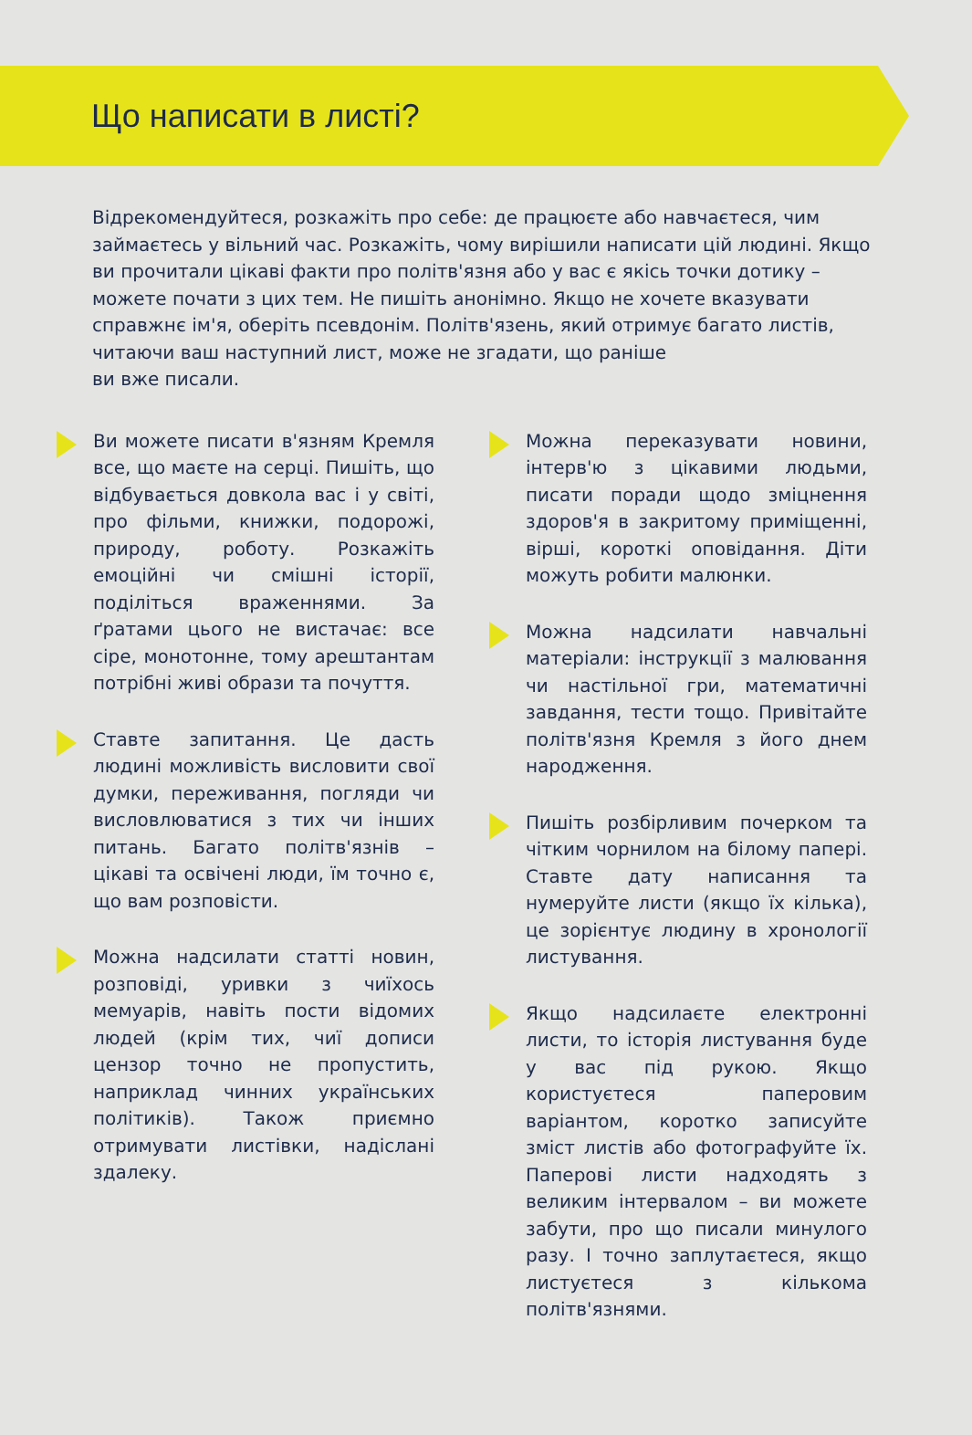Що написати в листі?
Відрекомендуйтеся, розкажіть про себе: де працюєте або навчаєтеся, чим займаєтесь у вільний час. Розкажіть, чому вирішили написати цій людині. Якщо ви прочитали цікаві факти про політв'язня або у вас є якісь точки дотику – можете почати з цих тем. Не пишіть анонімно. Якщо не хочете вказувати справжнє ім'я, оберіть псевдонім. Політв'язень, який отримує багато листів, читаючи ваш наступний лист, може не згадати, що раніше
ви вже писали.
Ви можете писати в'язням Кремля все, що маєте на серці. Пишіть, що відбувається довкола вас і у світі, про фільми, книжки, подорожі, природу, роботу. Розкажіть емоційні чи смішні історії, поділіться враженнями. За ґратами цього не вистачає: все сіре, монотонне, тому арештантам потрібні живі образи та почуття.
Ставте запитання. Це дасть людині можливість висловити свої думки, переживання, погляди чи висловлюватися з тих чи інших питань. Багато політв'язнів – цікаві та освічені люди, їм точно є, що вам розповісти.
Можна надсилати статті новин, розповіді, уривки з чиїхось мемуарів, навіть пости відомих людей (крім тих, чиї дописи цензор точно не пропустить, наприклад чинних українських політиків). Також приємно отримувати листівки, надіслані здалеку.
Можна переказувати новини, інтерв'ю з цікавими людьми, писати поради щодо зміцнення здоров'я в закритому приміщенні, вірші, короткі оповідання. Діти можуть робити малюнки.
Можна надсилати навчальні матеріали: інструкції з малювання чи настільної гри, математичні завдання, тести тощо. Привітайте політв'язня Кремля з його днем народження.
Пишіть розбірливим почерком та чітким чорнилом на білому папері. Ставте дату написання та нумеруйте листи (якщо їх кілька), це зорієнтує людину в хронології листування.
Якщо надсилаєте електронні листи, то історія листування буде у вас під рукою. Якщо користуєтеся паперовим варіантом, коротко записуйте зміст листів або фотографуйте їх. Паперові листи надходять з великим інтервалом – ви можете забути, про що писали минулого разу. І точно заплутаєтеся, якщо листуєтеся з кількома політв'язнями.